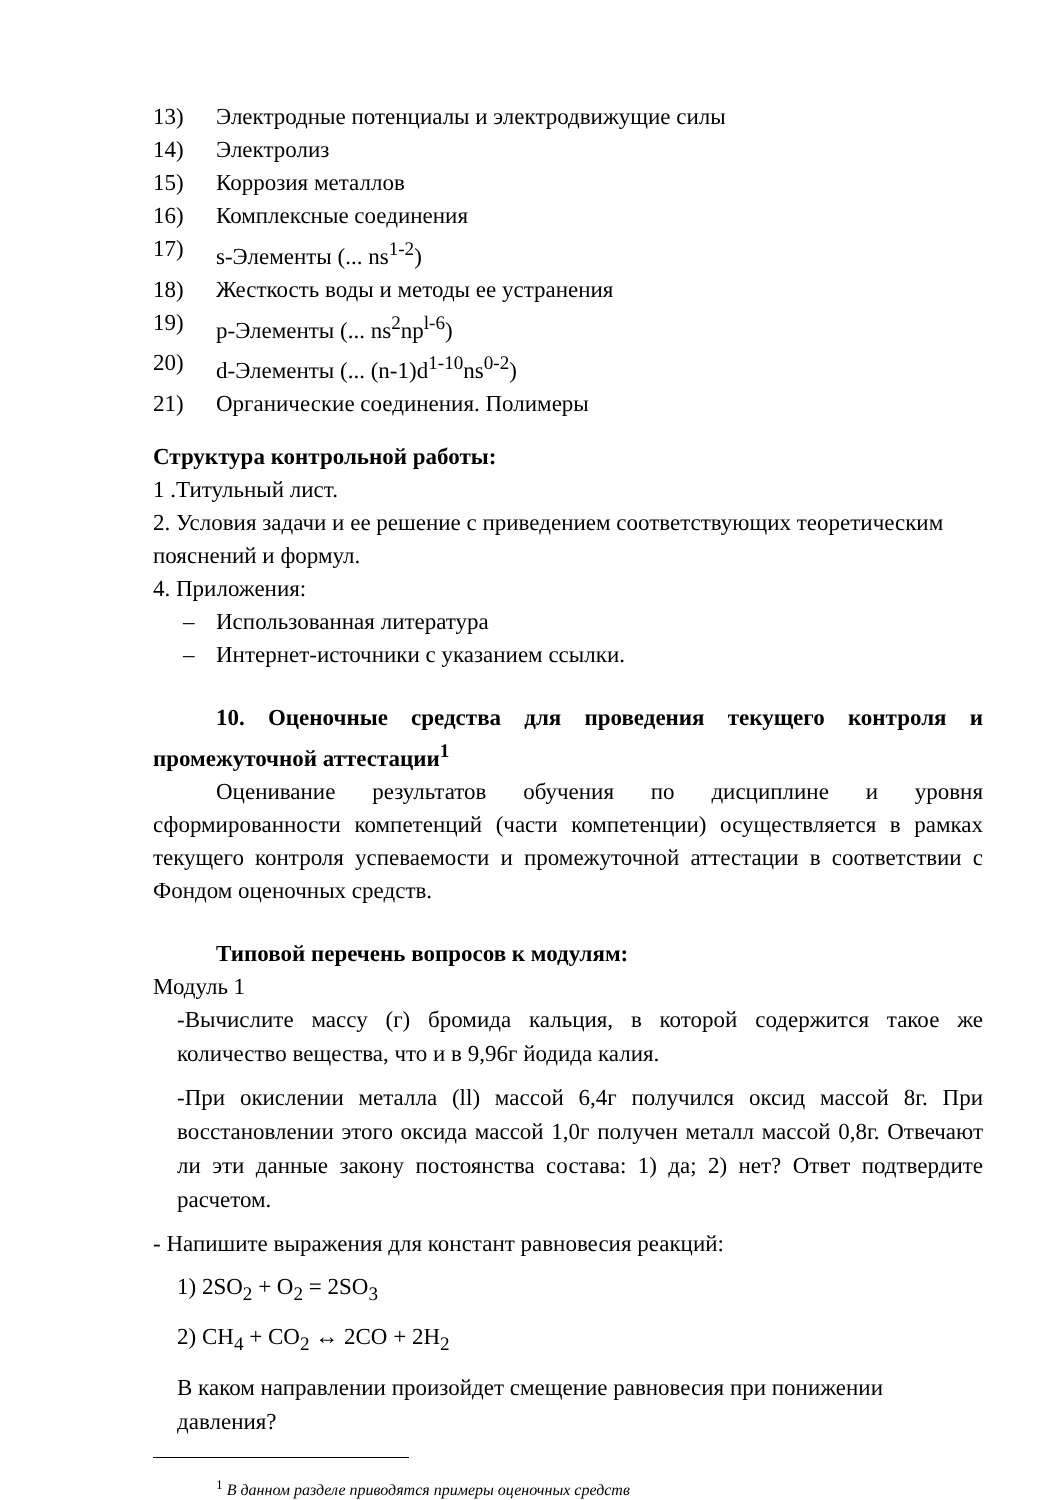13) Электродные потенциалы и электродвижущие силы
14) Электролиз
15) Коррозия металлов
16) Комплексные соединения
17) s-Элементы (... ns<sup>1-2</sup>)
18) Жесткость воды и методы ее устранения
19) p-Элементы (... ns<sup>2</sup>np<sup>l-6</sup>)
20) d-Элементы (... (n-1)d<sup>1-10</sup>ns<sup>0-2</sup>)
21) Органические соединения. Полимеры
Структура контрольной работы:
1 .Титульный лист.
2. Условия задачи и ее решение с приведением соответствующих теоретическим пояснений и формул.
4. Приложения:
– Использованная литература
– Интернет-источники с указанием ссылки.
10. Оценочные средства для проведения текущего контроля и промежуточной аттестации<sup>1</sup>
Оценивание результатов обучения по дисциплине и уровня сформированности компетенций (части компетенции) осуществляется в рамках текущего контроля успеваемости и промежуточной аттестации в соответствии с Фондом оценочных средств.
Типовой перечень вопросов к модулям:
Модуль 1
-Вычислите массу (г) бромида кальция, в которой содержится такое же количество вещества, что и в 9,96г йодида калия.
-При окислении металла (ll) массой 6,4г получился оксид массой 8г. При восстановлении этого оксида массой 1,0г получен металл массой 0,8г. Отвечают ли эти данные закону постоянства состава: 1) да; 2) нет? Ответ подтвердите расчетом.
- Напишите выражения для констант равновесия реакций:
1) 2SO<sub>2</sub> + O<sub>2</sub> = 2SO<sub>3</sub>
2) CH<sub>4</sub> + CO<sub>2</sub> ↔ 2CO + 2H<sub>2</sub>
В каком направлении произойдет смещение равновесия при понижении давления?
<sup>1</sup> В данном разделе приводятся примеры оценочных средств